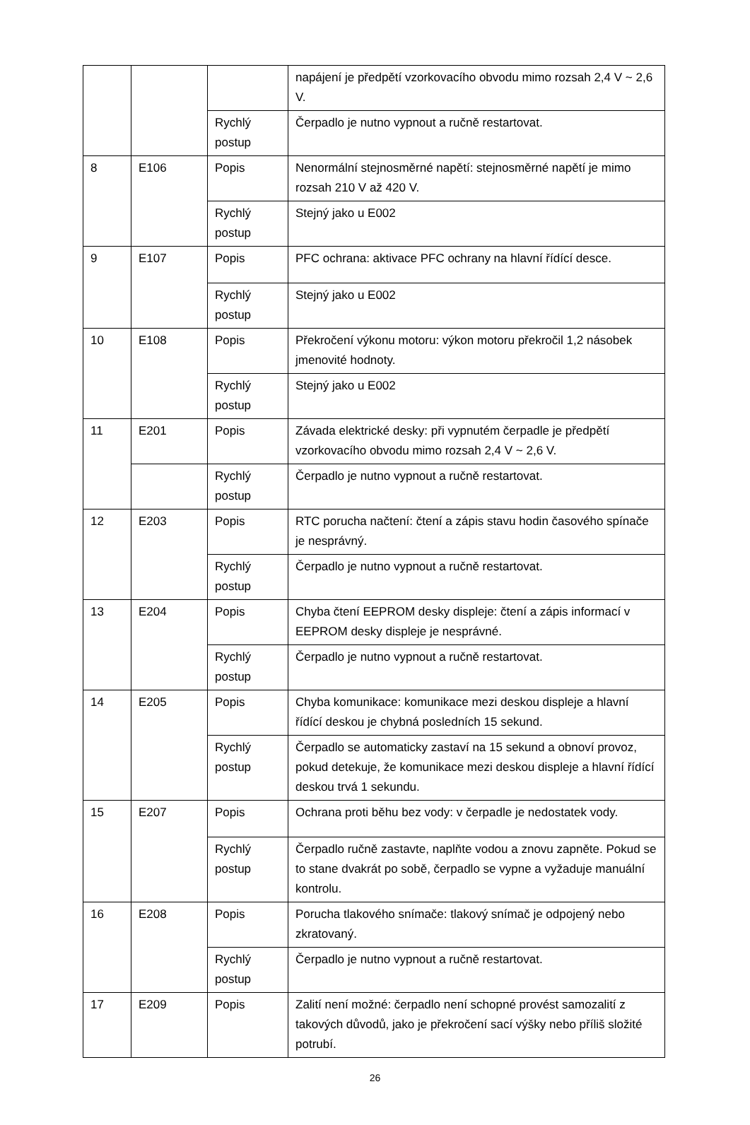| | | | napájení je předpětí vzorkovacího obvodu mimo rozsah 2,4 V ~ 2,6 V. |
| | | Rychlý postup | Čerpadlo je nutno vypnout a ručně restartovat. |
| 8 | E106 | Popis | Nenormální stejnosměrné napětí: stejnosměrné napětí je mimo rozsah 210 V až 420 V. |
| | | Rychlý postup | Stejný jako u E002 |
| 9 | E107 | Popis | PFC ochrana: aktivace PFC ochrany na hlavní řídící desce. |
| | | Rychlý postup | Stejný jako u E002 |
| 10 | E108 | Popis | Překročení výkonu motoru: výkon motoru překročil 1,2 násobek jmenovité hodnoty. |
| | | Rychlý postup | Stejný jako u E002 |
| 11 | E201 | Popis | Závada elektrické desky: při vypnutém čerpadle je předpětí vzorkovacího obvodu mimo rozsah 2,4 V ~ 2,6 V. |
| | | Rychlý postup | Čerpadlo je nutno vypnout a ručně restartovat. |
| 12 | E203 | Popis | RTC porucha načtení: čtení a zápis stavu hodin časového spínače je nesprávný. |
| | | Rychlý postup | Čerpadlo je nutno vypnout a ručně restartovat. |
| 13 | E204 | Popis | Chyba čtení EEPROM desky displeje: čtení a zápis informací v EEPROM desky displeje je nesprávné. |
| | | Rychlý postup | Čerpadlo je nutno vypnout a ručně restartovat. |
| 14 | E205 | Popis | Chyba komunikace: komunikace mezi deskou displeje a hlavní řídící deskou je chybná posledních 15 sekund. |
| | | Rychlý postup | Čerpadlo se automaticky zastaví na 15 sekund a obnoví provoz, pokud detekuje, že komunikace mezi deskou displeje a hlavní řídící deskou trvá 1 sekundu. |
| 15 | E207 | Popis | Ochrana proti běhu bez vody: v čerpadle je nedostatek vody. |
| | | Rychlý postup | Čerpadlo ručně zastavte, naplňte vodou a znovu zapněte. Pokud se to stane dvakrát po sobě, čerpadlo se vypne a vyžaduje manuální kontrolu. |
| 16 | E208 | Popis | Porucha tlakového snímače: tlakový snímač je odpojený nebo zkratovaný. |
| | | Rychlý postup | Čerpadlo je nutno vypnout a ručně restartovat. |
| 17 | E209 | Popis | Zalití není možné: čerpadlo není schopné provést samozalití z takových důvodů, jako je překročení sací výšky nebo příliš složité potrubí. |
26